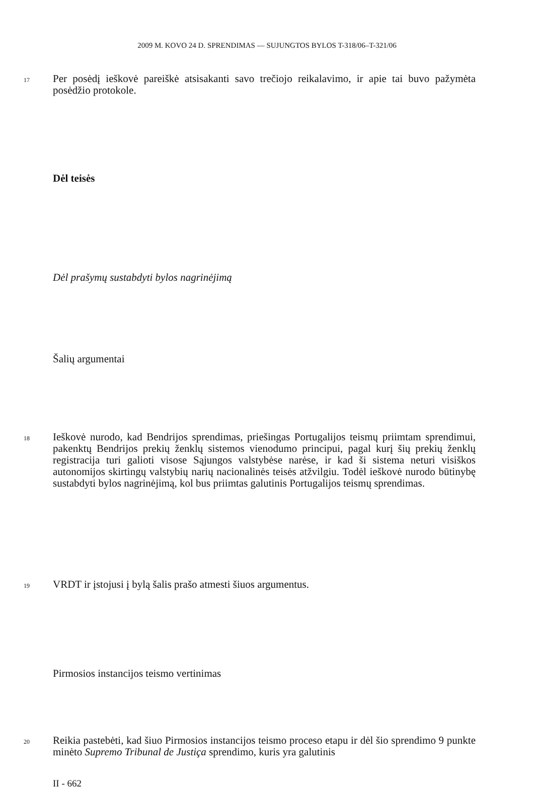2009 M. KOVO 24 D. SPRENDIMAS — SUJUNGTOS BYLOS T-318/06–T-321/06
17
Per posėdį ieškovė pareiškė atsisakanti savo trečiojo reikalavimo, ir apie tai buvo pažymėta posėdžio protokole.
Dėl teisės
Dėl prašymų sustabdyti bylos nagrinėjimą
Šalių argumentai
18
Ieškovė nurodo, kad Bendrijos sprendimas, priešingas Portugalijos teismų priimtam sprendimui, pakenktų Bendrijos prekių ženklų sistemos vienodumo principui, pagal kurį šių prekių ženklų registracija turi galioti visose Sąjungos valstybėse narėse, ir kad ši sistema neturi visiškos autonomijos skirtingų valstybių narių nacionalinės teisės atžvilgiu. Todėl ieškovė nurodo būtinybę sustabdyti bylos nagrinėjimą, kol bus priimtas galutinis Portugalijos teismų sprendimas.
19 VRDT ir įstojusi į bylą šalis prašo atmesti šiuos argumentus.
Pirmosios instancijos teismo vertinimas
20
Reikia pastebėti, kad šiuo Pirmosios instancijos teismo proceso etapu ir dėl šio sprendimo 9 punkte minėto Supremo Tribunal de Justiça sprendimo, kuris yra galutinis
II - 662